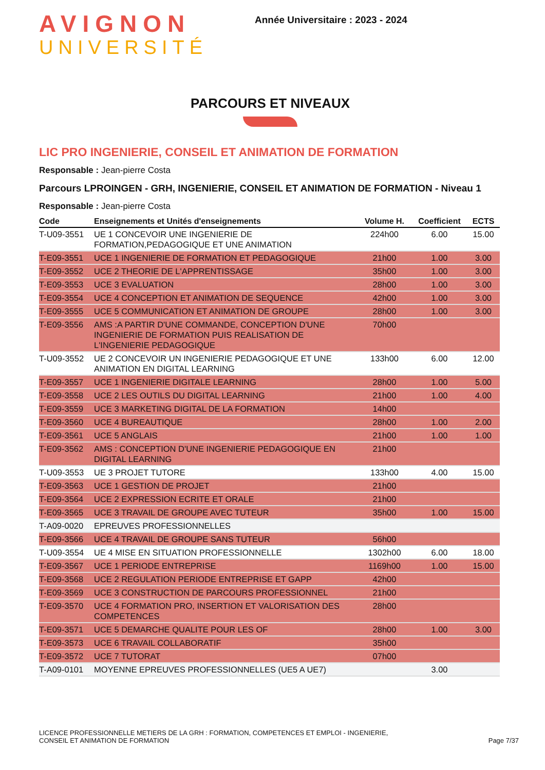AVIGNON
UNIVERSITÉ
Année Universitaire : 2023 - 2024
PARCOURS ET NIVEAUX
LIC PRO INGENIERIE, CONSEIL ET ANIMATION DE FORMATION
Responsable : Jean-pierre Costa
Parcours LPROINGEN - GRH, INGENIERIE, CONSEIL ET ANIMATION DE FORMATION - Niveau 1
Responsable : Jean-pierre Costa
| Code | Enseignements et Unités d'enseignements | Volume H. | Coefficient | ECTS |
| --- | --- | --- | --- | --- |
| T-U09-3551 | UE 1 CONCEVOIR UNE INGENIERIE DE FORMATION,PEDAGOGIQUE ET UNE ANIMATION | 224h00 | 6.00 | 15.00 |
| T-E09-3551 | UCE 1 INGENIERIE DE FORMATION ET PEDAGOGIQUE | 21h00 | 1.00 | 3.00 |
| T-E09-3552 | UCE 2 THEORIE DE L'APPRENTISSAGE | 35h00 | 1.00 | 3.00 |
| T-E09-3553 | UCE 3 EVALUATION | 28h00 | 1.00 | 3.00 |
| T-E09-3554 | UCE 4 CONCEPTION ET ANIMATION DE SEQUENCE | 42h00 | 1.00 | 3.00 |
| T-E09-3555 | UCE 5 COMMUNICATION ET ANIMATION DE GROUPE | 28h00 | 1.00 | 3.00 |
| T-E09-3556 | AMS :A PARTIR D'UNE COMMANDE, CONCEPTION D'UNE INGENIERIE DE FORMATION PUIS REALISATION DE L'INGENIERIE PEDAGOGIQUE | 70h00 | | |
| T-U09-3552 | UE 2 CONCEVOIR UN INGENIERIE PEDAGOGIQUE ET UNE ANIMATION EN DIGITAL LEARNING | 133h00 | 6.00 | 12.00 |
| T-E09-3557 | UCE 1 INGENIERIE DIGITALE LEARNING | 28h00 | 1.00 | 5.00 |
| T-E09-3558 | UCE 2 LES OUTILS DU DIGITAL LEARNING | 21h00 | 1.00 | 4.00 |
| T-E09-3559 | UCE 3 MARKETING DIGITAL DE LA FORMATION | 14h00 | | |
| T-E09-3560 | UCE 4 BUREAUTIQUE | 28h00 | 1.00 | 2.00 |
| T-E09-3561 | UCE 5 ANGLAIS | 21h00 | 1.00 | 1.00 |
| T-E09-3562 | AMS : CONCEPTION D'UNE INGENIERIE PEDAGOGIQUE EN DIGITAL LEARNING | 21h00 | | |
| T-U09-3553 | UE 3 PROJET TUTORE | 133h00 | 4.00 | 15.00 |
| T-E09-3563 | UCE 1 GESTION DE PROJET | 21h00 | | |
| T-E09-3564 | UCE 2 EXPRESSION ECRITE ET ORALE | 21h00 | | |
| T-E09-3565 | UCE 3 TRAVAIL DE GROUPE AVEC TUTEUR | 35h00 | 1.00 | 15.00 |
| T-A09-0020 | EPREUVES PROFESSIONNELLES | | | |
| T-E09-3566 | UCE 4 TRAVAIL DE GROUPE SANS TUTEUR | 56h00 | | |
| T-U09-3554 | UE 4 MISE EN SITUATION PROFESSIONNELLE | 1302h00 | 6.00 | 18.00 |
| T-E09-3567 | UCE 1 PERIODE ENTREPRISE | 1169h00 | 1.00 | 15.00 |
| T-E09-3568 | UCE 2 REGULATION PERIODE ENTREPRISE ET GAPP | 42h00 | | |
| T-E09-3569 | UCE 3 CONSTRUCTION DE PARCOURS PROFESSIONNEL | 21h00 | | |
| T-E09-3570 | UCE 4 FORMATION PRO, INSERTION ET VALORISATION DES COMPETENCES | 28h00 | | |
| T-E09-3571 | UCE 5 DEMARCHE QUALITE POUR LES OF | 28h00 | 1.00 | 3.00 |
| T-E09-3573 | UCE 6 TRAVAIL COLLABORATIF | 35h00 | | |
| T-E09-3572 | UCE 7 TUTORAT | 07h00 | | |
| T-A09-0101 | MOYENNE EPREUVES PROFESSIONNELLES (UE5 A UE7) | | 3.00 | |
LICENCE PROFESSIONNELLE METIERS DE LA GRH : FORMATION, COMPETENCES ET EMPLOI - INGENIERIE,
CONSEIL ET ANIMATION DE FORMATION
Page 7/37